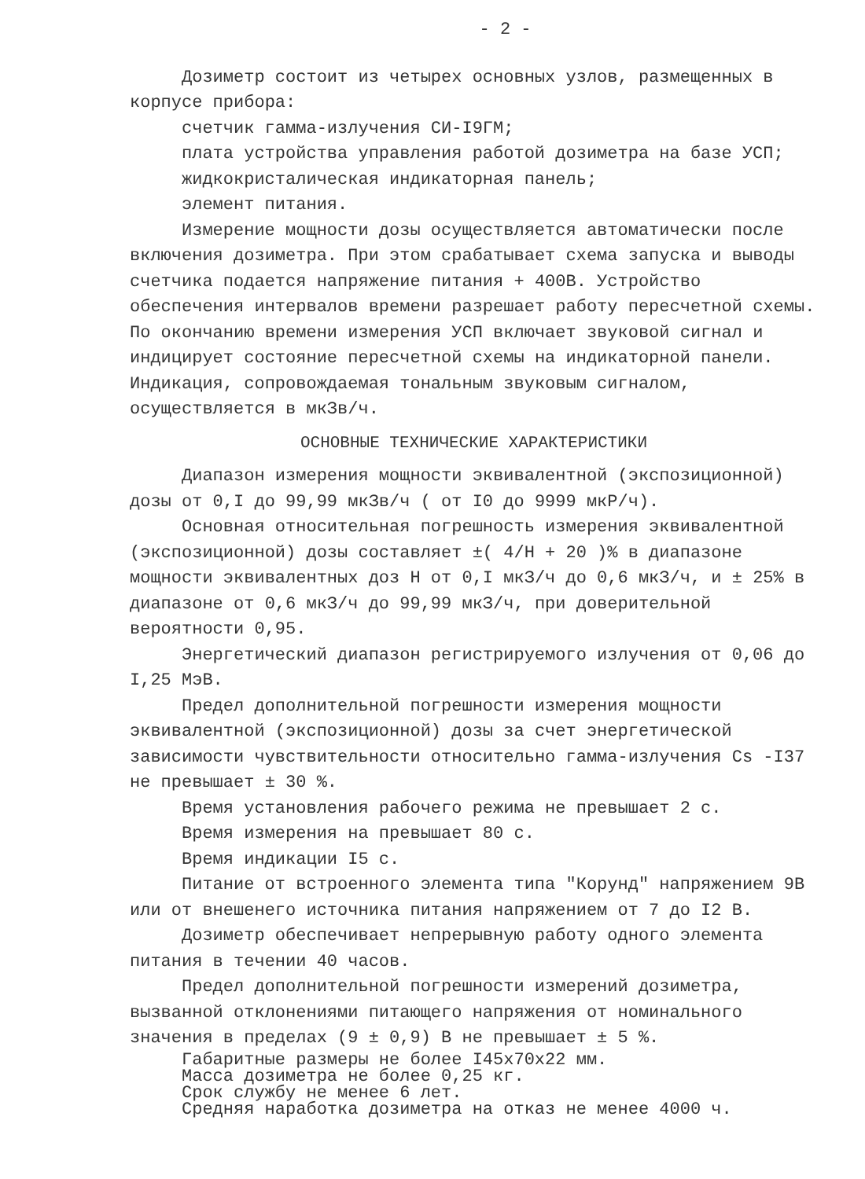- 2 -
Дозиметр состоит из четырех основных узлов, размещенных в корпусе прибора:
счетчик гамма-излучения СИ-I9ГМ;
плата устройства управления работой дозиметра на базе УСП;
жидкокристалическая индикаторная панель;
элемент питания.
Измерение мощности дозы осуществляется автоматически после включения дозиметра. При этом срабатывает схема запуска и выводы счетчика подается напряжение питания + 400В. Устройство обеспечения интервалов времени разрешает работу пересчетной схемы. По окончанию времени измерения УСП включает звуковой сигнал и индицирует состояние пересчетной схемы на индикаторной панели. Индикация, сопровождаемая тональным звуковым сигналом, осуществляется в мкЗв/ч.
ОСНОВНЫЕ ТЕХНИЧЕСКИЕ ХАРАКТЕРИСТИКИ
Диапазон измерения мощности эквивалентной (экспозиционной) дозы от 0,I до 99,99 мкЗв/ч ( от I0 до 9999 мкР/ч).
Основная относительная погрешность измерения эквивалентной (экспозиционной) дозы составляет ±( 4/Н + 20 )% в диапазоне мощности эквивалентных доз Н от 0,I мкЗ/ч до 0,6 мкЗ/ч, и ± 25% в диапазоне от 0,6 мкЗ/ч до 99,99 мкЗ/ч, при доверительной вероятности 0,95.
Энергетический диапазон регистрируемого излучения от 0,06 до I,25 МэВ.
Предел дополнительной погрешности измерения мощности эквивалентной (экспозиционной) дозы за счет энергетической зависимости чувствительности относительно гамма-излучения Cs -I37 не превышает ± 30 %.
Время установления рабочего режима не превышает 2 с.
Время измерения на превышает 80 с.
Время индикации I5 с.
Питание от встроенного элемента типа "Корунд" напряжением 9В или от внешенего источника питания напряжением от 7 до I2 В.
Дозиметр обеспечивает непрерывную работу одного элемента питания в течении 40 часов.
Предел дополнительной погрешности измерений дозиметра, вызванной отклонениями питающего напряжения от номинального значения в пределах (9 ± 0,9) В не превышает ± 5 %.
Габаритные размеры не более I45х70х22 мм.
Масса дозиметра не более 0,25 кг.
Срок службу не менее 6 лет.
Средняя наработка дозиметра на отказ не менее 4000 ч.